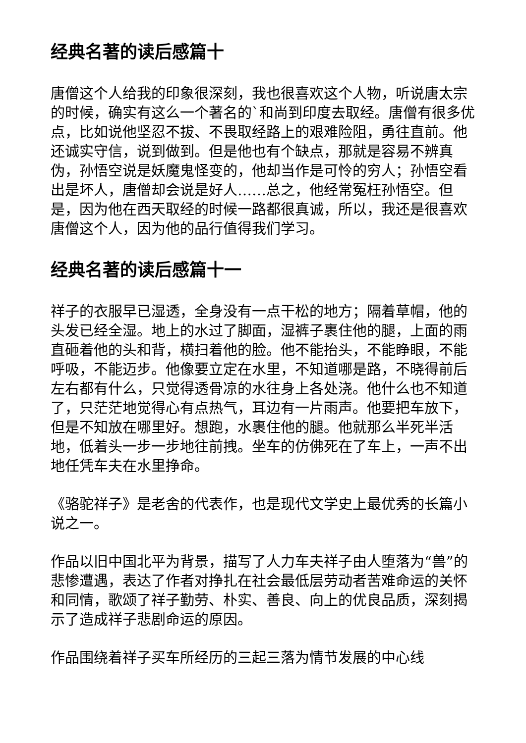经典名著的读后感篇十
唐僧这个人给我的印象很深刻，我也很喜欢这个人物，听说唐太宗的时候，确实有这么一个著名的`和尚到印度去取经。唐僧有很多优点，比如说他坚忍不拔、不畏取经路上的艰难险阻，勇往直前。他还诚实守信，说到做到。但是他也有个缺点，那就是容易不辨真伪，孙悟空说是妖魔鬼怪变的，他却当作是可怜的穷人；孙悟空看出是坏人，唐僧却会说是好人……总之，他经常冤枉孙悟空。但是，因为他在西天取经的时候一路都很真诚，所以，我还是很喜欢唐僧这个人，因为他的品行值得我们学习。
经典名著的读后感篇十一
祥子的衣服早已湿透，全身没有一点干松的地方；隔着草帽，他的头发已经全湿。地上的水过了脚面，湿裤子裹住他的腿，上面的雨直砸着他的头和背，横扫着他的脸。他不能抬头，不能睁眼，不能呼吸，不能迈步。他像要立定在水里，不知道哪是路，不晓得前后左右都有什么，只觉得透骨凉的水往身上各处浇。他什么也不知道了，只茫茫地觉得心有点热气，耳边有一片雨声。他要把车放下，但是不知放在哪里好。想跑，水裹住他的腿。他就那么半死半活地，低着头一步一步地往前拽。坐车的仿佛死在了车上，一声不出地任凭车夫在水里挣命。
《骆驼祥子》是老舍的代表作，也是现代文学史上最优秀的长篇小说之一。
作品以旧中国北平为背景，描写了人力车夫祥子由人堕落为“兽”的悲惨遭遇，表达了作者对挣扎在社会最低层劳动者苦难命运的关怀和同情，歌颂了祥子勤劳、朴实、善良、向上的优良品质，深刻揭示了造成祥子悲剧命运的原因。
作品围绕着祥子买车所经历的三起三落为情节发展的中心线